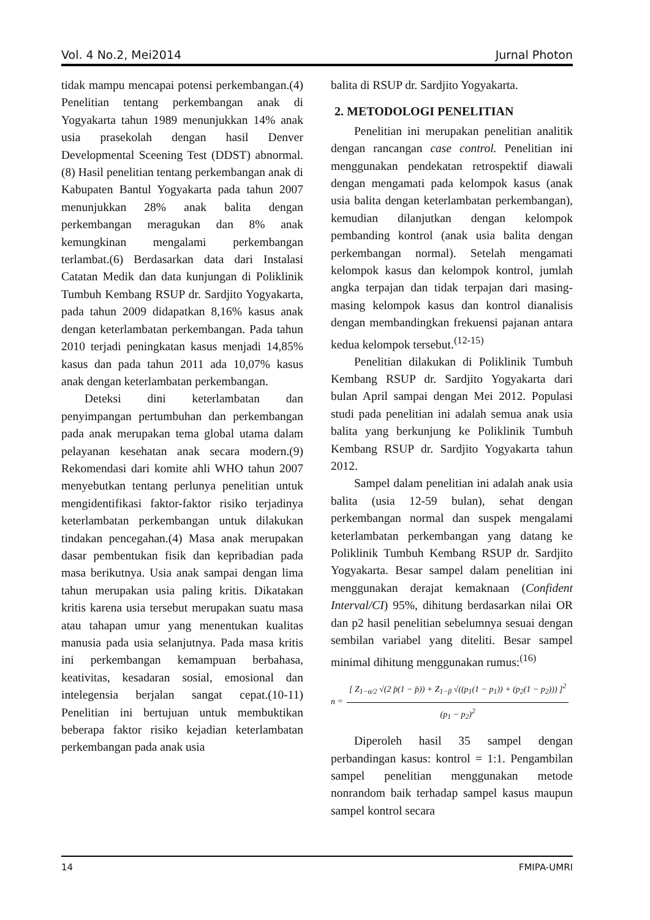Vol. 4 No.2, Mei2014 Jurnal Photon
tidak mampu mencapai potensi perkembangan.(4) Penelitian tentang perkembangan anak di Yogyakarta tahun 1989 menunjukkan 14% anak usia prasekolah dengan hasil Denver Developmental Sceening Test (DDST) abnormal.(8) Hasil penelitian tentang perkembangan anak di Kabupaten Bantul Yogyakarta pada tahun 2007 menunjukkan 28% anak balita dengan perkembangan meragukan dan 8% anak kemungkinan mengalami perkembangan terlambat.(6) Berdasarkan data dari Instalasi Catatan Medik dan data kunjungan di Poliklinik Tumbuh Kembang RSUP dr. Sardjito Yogyakarta, pada tahun 2009 didapatkan 8,16% kasus anak dengan keterlambatan perkembangan. Pada tahun 2010 terjadi peningkatan kasus menjadi 14,85% kasus dan pada tahun 2011 ada 10,07% kasus anak dengan keterlambatan perkembangan.
Deteksi dini keterlambatan dan penyimpangan pertumbuhan dan perkembangan pada anak merupakan tema global utama dalam pelayanan kesehatan anak secara modern.(9) Rekomendasi dari komite ahli WHO tahun 2007 menyebutkan tentang perlunya penelitian untuk mengidentifikasi faktor-faktor risiko terjadinya keterlambatan perkembangan untuk dilakukan tindakan pencegahan.(4) Masa anak merupakan dasar pembentukan fisik dan kepribadian pada masa berikutnya. Usia anak sampai dengan lima tahun merupakan usia paling kritis. Dikatakan kritis karena usia tersebut merupakan suatu masa atau tahapan umur yang menentukan kualitas manusia pada usia selanjutnya. Pada masa kritis ini perkembangan kemampuan berbahasa, keativitas, kesadaran sosial, emosional dan intelegensia berjalan sangat cepat.(10-11) Penelitian ini bertujuan untuk membuktikan beberapa faktor risiko kejadian keterlambatan perkembangan pada anak usia
balita di RSUP dr. Sardjito Yogyakarta.
2. METODOLOGI PENELITIAN
Penelitian ini merupakan penelitian analitik dengan rancangan case control. Penelitian ini menggunakan pendekatan retrospektif diawali dengan mengamati pada kelompok kasus (anak usia balita dengan keterlambatan perkembangan), kemudian dilanjutkan dengan kelompok pembanding kontrol (anak usia balita dengan perkembangan normal). Setelah mengamati kelompok kasus dan kelompok kontrol, jumlah angka terpajan dan tidak terpajan dari masing-masing kelompok kasus dan kontrol dianalisis dengan membandingkan frekuensi pajanan antara kedua kelompok tersebut.<sup>(12-15)</sup>
Penelitian dilakukan di Poliklinik Tumbuh Kembang RSUP dr. Sardjito Yogyakarta dari bulan April sampai dengan Mei 2012. Populasi studi pada penelitian ini adalah semua anak usia balita yang berkunjung ke Poliklinik Tumbuh Kembang RSUP dr. Sardjito Yogyakarta tahun 2012.
Sampel dalam penelitian ini adalah anak usia balita (usia 12-59 bulan), sehat dengan perkembangan normal dan suspek mengalami keterlambatan perkembangan yang datang ke Poliklinik Tumbuh Kembang RSUP dr. Sardjito Yogyakarta. Besar sampel dalam penelitian ini menggunakan derajat kemaknaan (Confident Interval/CI) 95%, dihitung berdasarkan nilai OR dan p2 hasil penelitian sebelumnya sesuai dengan sembilan variabel yang diteliti. Besar sampel minimal dihitung menggunakan rumus:<sup>(16)</sup>
n =
[ Z<sub>1−α/2</sub> √(2 p̄(1 − p̄)) + Z<sub>1−β</sub> √((p<sub>1</sub>(1 − p<sub>1</sub>)) + (p<sub>2</sub>(1 − p<sub>2</sub>))) ]<sup>2</sup>
(p<sub>1</sub> − p<sub>2</sub>)<sup>2</sup>
Diperoleh hasil 35 sampel dengan perbandingan kasus: kontrol = 1:1. Pengambilan sampel penelitian menggunakan metode nonrandom baik terhadap sampel kasus maupun sampel kontrol secara
14 FMIPA-UMRI